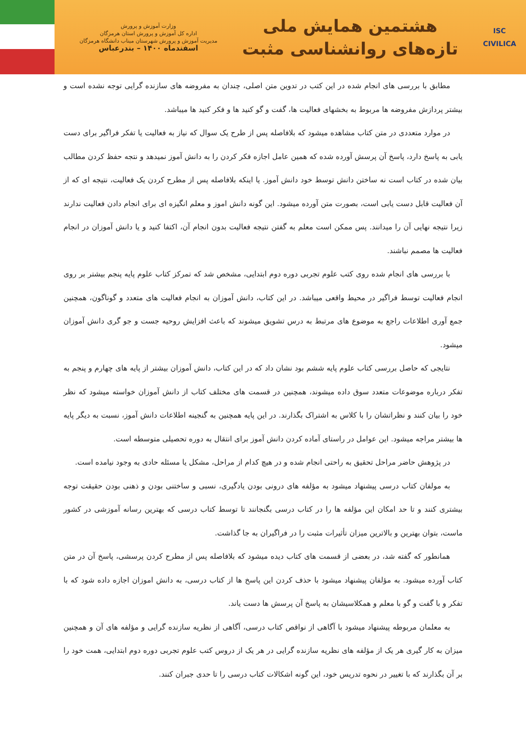ISC
CIVILICA
هشتمین همایش ملی
تازه‌های روانشناسی مثبت
وزارت آموزش و پرورش
اداره کل آموزش و پرورش استان هرمزگان
مدیریت آموزش و پرورش شهرستان میناب دانشگاه هرمزگان
اسفندماه ۱۴۰۰ – بندرعباس
مطابق با بررسی های انجام شده در این کتب در تدوین متن اصلی، چندان به مفروضه های سازنده گرایی توجه نشده است و بیشتر پردازش مفروضه ها مربوط به بخشهای فعالیت ها، گفت و گو کنید ها و فکر کنید ها میباشد.
در موارد متعددی در متن کتاب مشاهده میشود که بلافاصله پس از طرح یک سوال که نیاز به فعالیت یا تفکر فراگیر برای دست یابی به پاسخ دارد، پاسخ آن پرسش آورده شده که همین عامل اجازه فکر کردن را به دانش آموز نمیدهد و نتجه حفظ کردن مطالب بیان شده در کتاب است نه ساختن دانش توسط خود دانش آموز. یا اینکه بلافاصله پس از مطرح کردن یک فعالیت، نتیجه ای که از آن فعالیت قابل دست یابی است، بصورت متن آورده میشود. این گونه دانش اموز و معلم انگیزه ای برای انجام دادن فعالیت ندارند زیرا نتیجه نهایی آن را میدانند. پس ممکن است معلم به گفتن نتیجه فعالیت بدون انجام آن، اکتفا کنید و یا دانش آموزان در انجام فعالیت ها مصمم نباشند.
با بررسی های انجام شده روی کتب علوم تجربی دوره دوم ابتدایی، مشخص شد که تمرکز کتاب علوم پایه پنجم بیشتر بر روی انجام فعالیت توسط فراگیر در محیط واقعی میباشد. در این کتاب، دانش آموزان به انجام فعالیت های متعدد و گوناگون، همچنین جمع آوری اطلاعات راجع به موضوع های مرتبط به درس تشویق میشوند که باعث افزایش روحیه جست و جو گری دانش آموزان میشود.
نتایجی که حاصل بررسی کتاب علوم پایه ششم بود نشان داد که در این کتاب، دانش آموزان بیشتر از پایه های چهارم و پنجم به تفکر درباره موضوعات متعدد سوق داده میشوند، همچنین در قسمت های مختلف کتاب از دانش آموزان خواسته میشود که نظر خود را بیان کنند و نظراتشان را با کلاس به اشتراک بگذارند. در این پایه همچنین به گنجینه اطلاعات دانش آموز، نسبت به دیگر پایه ها بیشتر مراجه میشود. این عوامل در راستای آماده کردن دانش آموز برای انتقال به دوره تحصیلی متوسطه است.
در پژوهش حاضر مراحل تحقیق به راحتی انجام شده و در هیچ کدام از مراحل، مشکل یا مسئله حادی به وجود نیامده است.
به مولفان کتاب درسی پیشنهاد میشود به مؤلفه های درونی بودن یادگیری، نسبی و ساختنی بودن و ذهنی بودن حقیقت توجه بیشتری کنند و تا حد امکان این مؤلفه ها را در کتاب درسی بگنجانند تا توسط کتاب درسی که بهترین رسانه آموزشی در کشور ماست، بتوان بهترین و بالاترین میزان تأثیرات مثبت را در فراگیران به جا گذاشت.
همانطور که گفته شد، در بعضی از قسمت های کتاب دیده میشود که بلافاصله پس از مطرح کردن پرسشی، پاسخ آن در متن کتاب آورده میشود. به مؤلفان پیشنهاد میشود با حذف کردن این پاسخ ها از کتاب درسی، به دانش اموزان اجازه داده شود که با تفکر و با گفت و گو با معلم و همکلاسیشان به پاسخ آن پرسش ها دست یاند.
به معلمان مربوطه پیشنهاد میشود با آگاهی از نواقص کتاب درسی، آگاهی از نظریه سازنده گرایی و مؤلفه های آن و همچنین میزان به کار گیری هر یک از مؤلفه های نظریه سازنده گرایی در هر یک از دروس کتب علوم تجربی دوره دوم ابتدایی، همت خود را بر آن بگذارند که با تغییر در نحوه تدریس خود، این گونه اشکالات کتاب درسی را تا حدی جبران کنند.